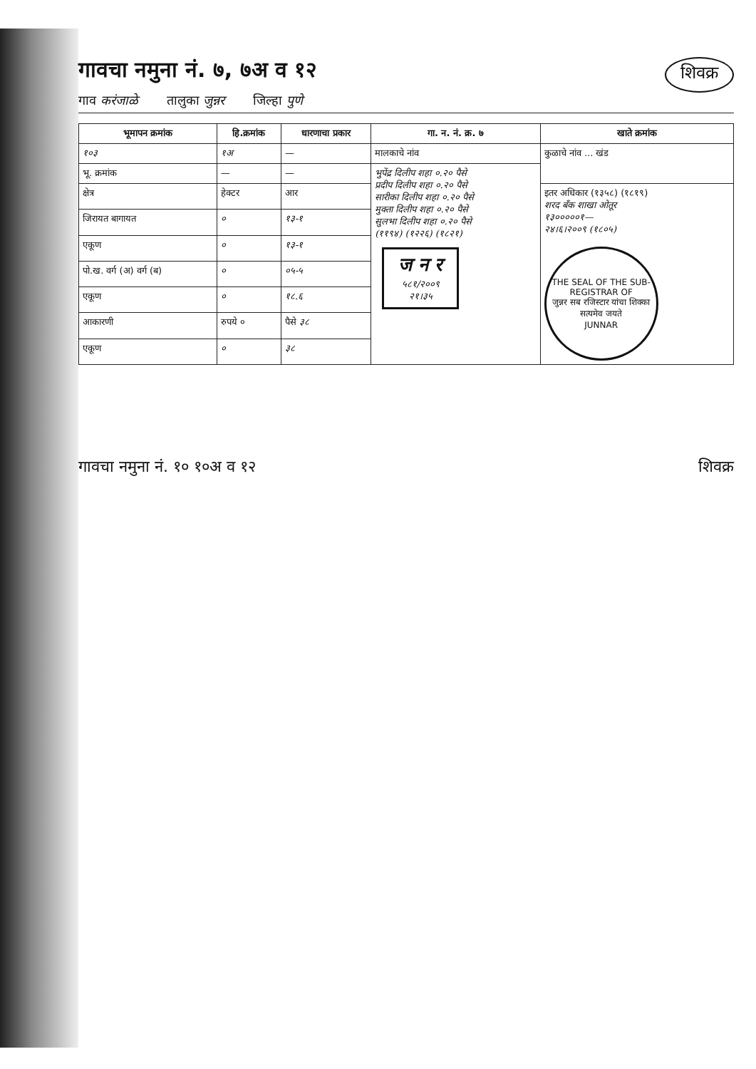गावचा नमुना नं. ७, ७अ व १२
शिवक्र
गाव करंजाळे तालुका जुन्नर जिल्हा पुणे
| भूमापन क्रमांक | हि.क्रमांक | धारणाचा प्रकार | गा. न. नं. क्र. ७ | खाते क्रमांक |
| --- | --- | --- | --- | --- |
| १०३ | १अ | — | मालकाचे नांव | कुळाचे नांव ... खंड |
| भू. क्रमांक | — | — | भुपेंद्र दिलीप शहा ०.२० पैसे प्रदीप दिलीप शहा ०.२० पैसे सारीका दिलीप शहा ०.२० पैसे मुक्ता दिलीप शहा ०.२० पैसे सुलभा दिलीप शहा ०.२० पैसे (११९४) (१२२६) (१८२१) ज न र ५८१/२००९ २१।३५ | |
| क्षेत्र | हेक्टर | आर | | इतर अधिकार (१३५८) (१८१९) शरद बँक शाखा ओतूर १३०००००१— २४।६।२००९ (१८०५) THE SEAL OF THE SUB-REGISTRAR OF जुन्नर सब रजिस्टार यांचा शिक्का सत्यमेव जयते JUNNAR |
| जिरायत बागायत | ० | १३-१ | | |
| एकूण | ० | १३-१ | | |
| पो.ख. वर्ग (अ) वर्ग (ब) | ० | ०५-५ | | |
| एकूण | ० | १८.६ | | |
| आकारणी | रुपये ० | पैसे ३८ | | |
| एकूण | ० | ३८ | | |
गावचा नमुना नं. १० १०अ व १२ शिवक्र